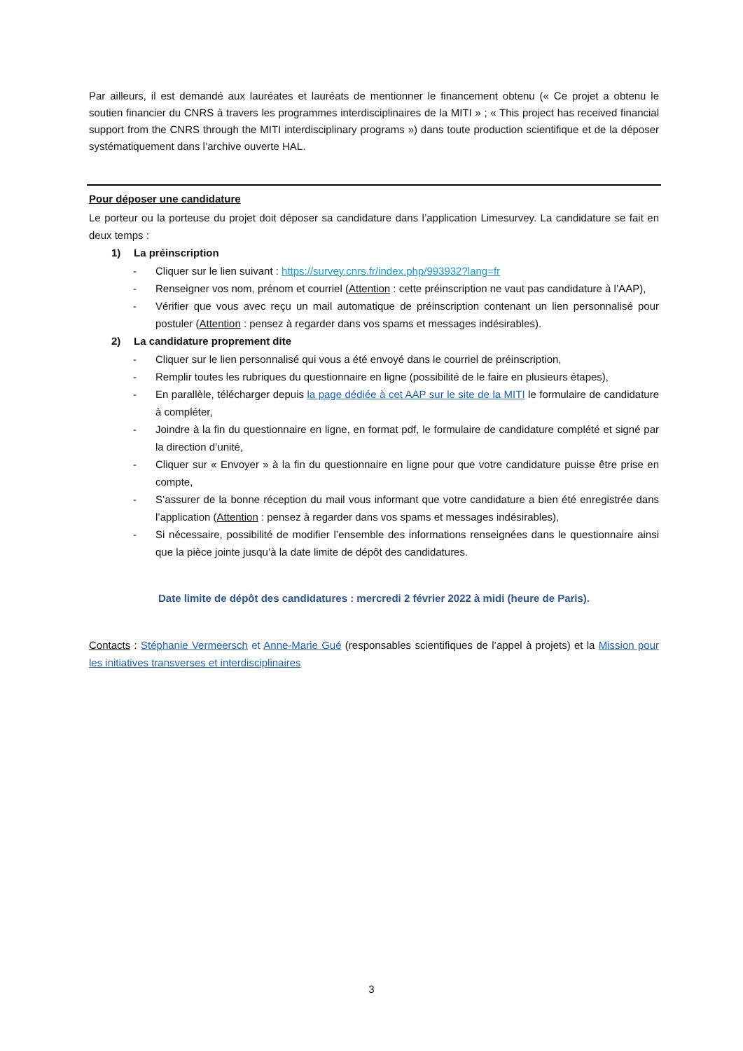Par ailleurs, il est demandé aux lauréates et lauréats de mentionner le financement obtenu (« Ce projet a obtenu le soutien financier du CNRS à travers les programmes interdisciplinaires de la MITI » ; « This project has received financial support from the CNRS through the MITI interdisciplinary programs ») dans toute production scientifique et de la déposer systématiquement dans l’archive ouverte HAL.
Pour déposer une candidature
Le porteur ou la porteuse du projet doit déposer sa candidature dans l’application Limesurvey. La candidature se fait en deux temps :
1) La préinscription
- Cliquer sur le lien suivant : https://survey.cnrs.fr/index.php/993932?lang=fr
- Renseigner vos nom, prénom et courriel (Attention : cette préinscription ne vaut pas candidature à l’AAP),
- Vérifier que vous avec reçu un mail automatique de préinscription contenant un lien personnalisé pour postuler (Attention : pensez à regarder dans vos spams et messages indésirables).
2) La candidature proprement dite
- Cliquer sur le lien personnalisé qui vous a été envoyé dans le courriel de préinscription,
- Remplir toutes les rubriques du questionnaire en ligne (possibilité de le faire en plusieurs étapes),
- En parallèle, télécharger depuis la page dédiée à cet AAP sur le site de la MITI le formulaire de candidature à compléter,
- Joindre à la fin du questionnaire en ligne, en format pdf, le formulaire de candidature complété et signé par la direction d’unité,
- Cliquer sur « Envoyer » à la fin du questionnaire en ligne pour que votre candidature puisse être prise en compte,
- S’assurer de la bonne réception du mail vous informant que votre candidature a bien été enregistrée dans l’application (Attention : pensez à regarder dans vos spams et messages indésirables),
- Si nécessaire, possibilité de modifier l’ensemble des informations renseignées dans le questionnaire ainsi que la pièce jointe jusqu’à la date limite de dépôt des candidatures.
Date limite de dépôt des candidatures : mercredi 2 février 2022 à midi (heure de Paris).
Contacts : Stéphanie Vermeersch et Anne-Marie Gué (responsables scientifiques de l’appel à projets) et la Mission pour les initiatives transverses et interdisciplinaires
3